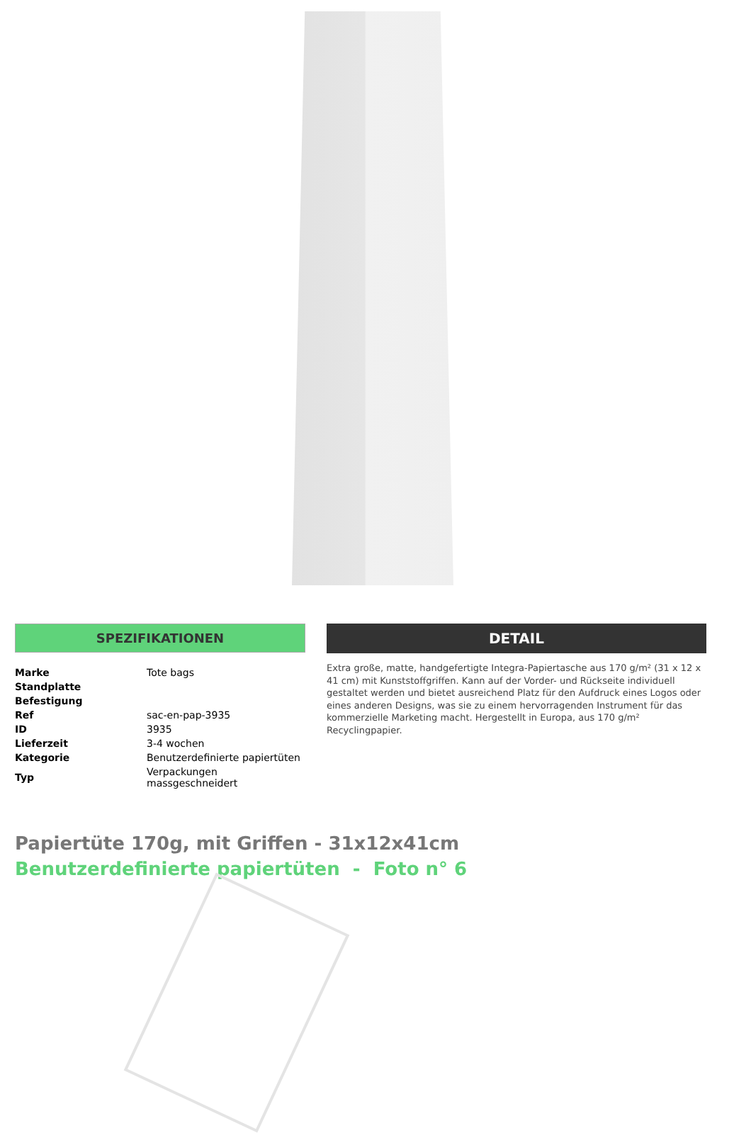SPEZIFIKATIONEN
| Marke | Tote bags |
| Standplatte | |
| Befestigung | |
| Ref | sac-en-pap-3935 |
| ID | 3935 |
| Lieferzeit | 3-4 wochen |
| Kategorie | Benutzerdefinierte papiertüten |
| Typ | Verpackungen massgeschneidert |
DETAIL
Extra große, matte, handgefertigte Integra-Papiertasche aus 170 g/m² (31 x 12 x 41 cm) mit Kunststoffgriffen. Kann auf der Vorder- und Rückseite individuell gestaltet werden und bietet ausreichend Platz für den Aufdruck eines Logos oder eines anderen Designs, was sie zu einem hervorragenden Instrument für das kommerzielle Marketing macht. Hergestellt in Europa, aus 170 g/m² Recyclingpapier.
Papiertüte 170g, mit Griffen - 31x12x41cm
Benutzerdefinierte papiertüten - Foto n° 6